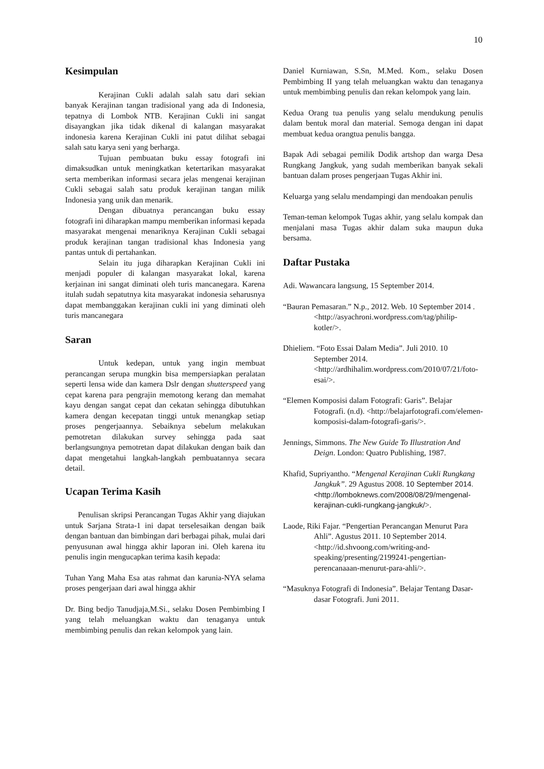10
Kesimpulan
Kerajinan Cukli adalah salah satu dari sekian banyak Kerajinan tangan tradisional yang ada di Indonesia, tepatnya di Lombok NTB. Kerajinan Cukli ini sangat disayangkan jika tidak dikenal di kalangan masyarakat indonesia karena Kerajinan Cukli ini patut dilihat sebagai salah satu karya seni yang berharga.
Tujuan pembuatan buku essay fotografi ini dimaksudkan untuk meningkatkan ketertarikan masyarakat serta memberikan informasi secara jelas mengenai kerajinan Cukli sebagai salah satu produk kerajinan tangan milik Indonesia yang unik dan menarik.
Dengan dibuatnya perancangan buku essay fotografi ini diharapkan mampu memberikan informasi kepada masyarakat mengenai menariknya Kerajinan Cukli sebagai produk kerajinan tangan tradisional khas Indonesia yang pantas untuk di pertahankan.
Selain itu juga diharapkan Kerajinan Cukli ini menjadi populer di kalangan masyarakat lokal, karena kerjainan ini sangat diminati oleh turis mancanegara. Karena itulah sudah sepatutnya kita masyarakat indonesia seharusnya dapat membanggakan kerajinan cukli ini yang diminati oleh turis mancanegara
Saran
Untuk kedepan, untuk yang ingin membuat perancangan serupa mungkin bisa mempersiapkan peralatan seperti lensa wide dan kamera Dslr dengan shutterspeed yang cepat karena para pengrajin memotong kerang dan memahat kayu dengan sangat cepat dan cekatan sehingga dibutuhkan kamera dengan kecepatan tinggi untuk menangkap setiap proses pengerjaannya. Sebaiknya sebelum melakukan pemotretan dilakukan survey sehingga pada saat berlangsungnya pemotretan dapat dilakukan dengan baik dan dapat mengetahui langkah-langkah pembuatannya secara detail.
Ucapan Terima Kasih
Penulisan skripsi Perancangan Tugas Akhir yang diajukan untuk Sarjana Strata-1 ini dapat terselesaikan dengan baik dengan bantuan dan bimbingan dari berbagai pihak, mulai dari penyusunan awal hingga akhir laporan ini. Oleh karena itu penulis ingin mengucapkan terima kasih kepada:
Tuhan Yang Maha Esa atas rahmat dan karunia-NYA selama proses pengerjaan dari awal hingga akhir
Dr. Bing bedjo Tanudjaja,M.Si., selaku Dosen Pembimbing I yang telah meluangkan waktu dan tenaganya untuk membimbing penulis dan rekan kelompok yang lain.
Daniel Kurniawan, S.Sn, M.Med. Kom., selaku Dosen Pembimbing II yang telah meluangkan waktu dan tenaganya untuk membimbing penulis dan rekan kelompok yang lain.
Kedua Orang tua penulis yang selalu mendukung penulis dalam bentuk moral dan material. Semoga dengan ini dapat membuat kedua orangtua penulis bangga.
Bapak Adi sebagai pemilik Dodik artshop dan warga Desa Rungkang Jangkuk, yang sudah memberikan banyak sekali bantuan dalam proses pengerjaan Tugas Akhir ini.
Keluarga yang selalu mendampingi dan mendoakan penulis
Teman-teman kelompok Tugas akhir, yang selalu kompak dan menjalani masa Tugas akhir dalam suka maupun duka bersama.
Daftar Pustaka
Adi. Wawancara langsung, 15 September 2014.
“Bauran Pemasaran.” N.p., 2012. Web. 10 September 2014 . <http://asyachroni.wordpress.com/tag/philip-kotler/>.
Dhieliem. “Foto Essai Dalam Media”. Juli 2010. 10 September 2014. <http://ardhihalim.wordpress.com/2010/07/21/foto-esai/>.
“Elemen Komposisi dalam Fotografi: Garis”. Belajar Fotografi. (n.d). <http://belajarfotografi.com/elemen-komposisi-dalam-fotografi-garis/>.
Jennings, Simmons. The New Guide To Illustration And Deign. London: Quatro Publishing, 1987.
Khafid, Supriyantho. “Mengenal Kerajinan Cukli Rungkang Jangkuk”. 29 Agustus 2008. 10 September 2014. <http://lomboknews.com/2008/08/29/mengenal-kerajinan-cukli-rungkang-jangkuk/>.
Laode, Riki Fajar. “Pengertian Perancangan Menurut Para Ahli”. Agustus 2011. 10 September 2014. <http://id.shvoong.com/writing-and-speaking/presenting/2199241-pengertian-perencanaaan-menurut-para-ahli/>.
“Masuknya Fotografi di Indonesia”. Belajar Tentang Dasar-dasar Fotografi. Juni 2011.